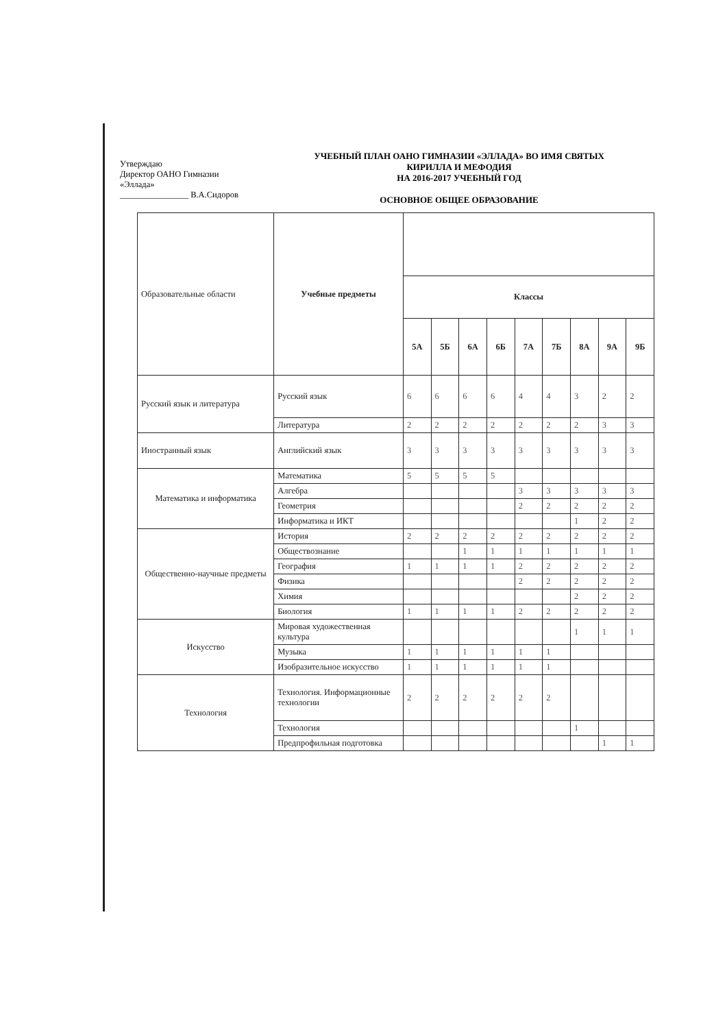Утверждаю
Директор ОАНО Гимназии
«Эллада»
________________ В.А.Сидоров
УЧЕБНЫЙ ПЛАН ОАНО ГИМНАЗИИ «ЭЛЛАДА» ВО ИМЯ СВЯТЫХ
КИРИЛЛА И МЕФОДИЯ
НА 2016-2017 УЧЕБНЫЙ ГОД
ОСНОВНОЕ ОБЩЕЕ ОБРАЗОВАНИЕ
| Образовательные области | Учебные предметы | | | | | | | | | |
| | | Классы | | | | | | | | |
| | | 5А | 5Б | 6А | 6Б | 7А | 7Б | 8А | 9А | 9Б |
| Русский язык и литература | Русский язык | 6 | 6 | 6 | 6 | 4 | 4 | 3 | 2 | 2 |
| | Литература | 2 | 2 | 2 | 2 | 2 | 2 | 2 | 3 | 3 |
| Иностранный язык | Английский язык | 3 | 3 | 3 | 3 | 3 | 3 | 3 | 3 | 3 |
| Математика и информатика | Математика | 5 | 5 | 5 | 5 | | | | | |
| | Алгебра | | | | | 3 | 3 | 3 | 3 | 3 |
| | Геометрия | | | | | 2 | 2 | 2 | 2 | 2 |
| | Информатика и ИКТ | | | | | | | 1 | 2 | 2 |
| Общественно-научные предметы | История | 2 | 2 | 2 | 2 | 2 | 2 | 2 | 2 | 2 |
| | Обществознание | | | 1 | 1 | 1 | 1 | 1 | 1 | 1 |
| | География | 1 | 1 | 1 | 1 | 2 | 2 | 2 | 2 | 2 |
| | Физика | | | | | 2 | 2 | 2 | 2 | 2 |
| | Химия | | | | | | | 2 | 2 | 2 |
| | Биология | 1 | 1 | 1 | 1 | 2 | 2 | 2 | 2 | 2 |
| Искусство | Мировая художественная культура | | | | | | | 1 | 1 | 1 |
| | Музыка | 1 | 1 | 1 | 1 | 1 | 1 | | | |
| | Изобразительное искусство | 1 | 1 | 1 | 1 | 1 | 1 | | | |
| Технология | Технология. Информационные технологии | 2 | 2 | 2 | 2 | 2 | 2 | | | |
| | Технология | | | | | | | 1 | | |
| | Предпрофильная подготовка | | | | | | | | 1 | 1 |